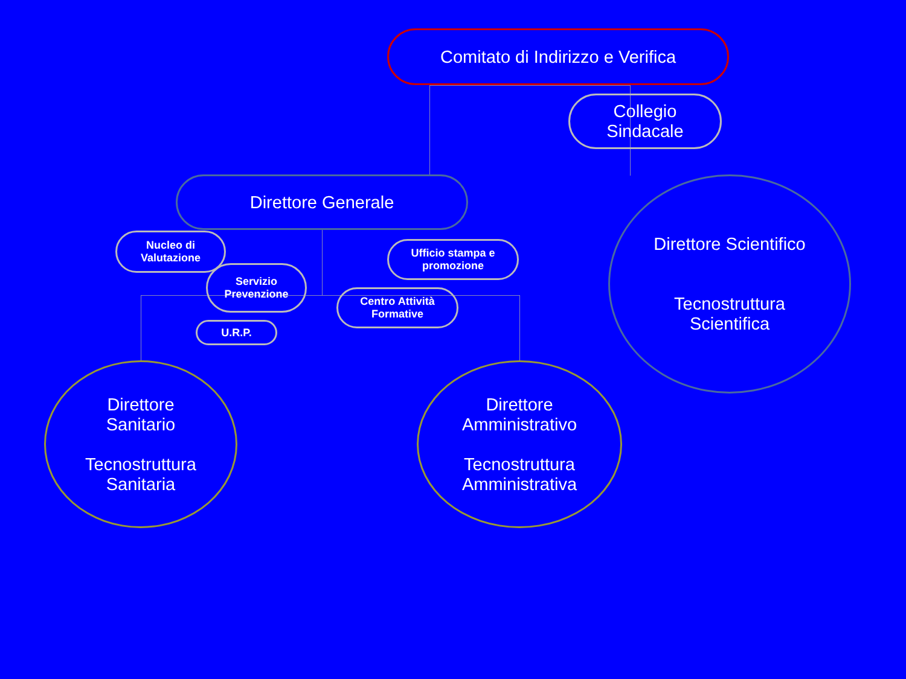Comitato di Indirizzo e Verifica
Collegio
Sindacale
Direttore Generale
Nucleo di
Valutazione
Servizio
Prevenzione
Ufficio stampa e
promozione
Centro Attività
Formative
U.R.P.
Direttore Scientifico
Tecnostruttura
Scientifica
Direttore
Sanitario
Tecnostruttura
Sanitaria
Direttore
Amministrativo
Tecnostruttura
Amministrativa